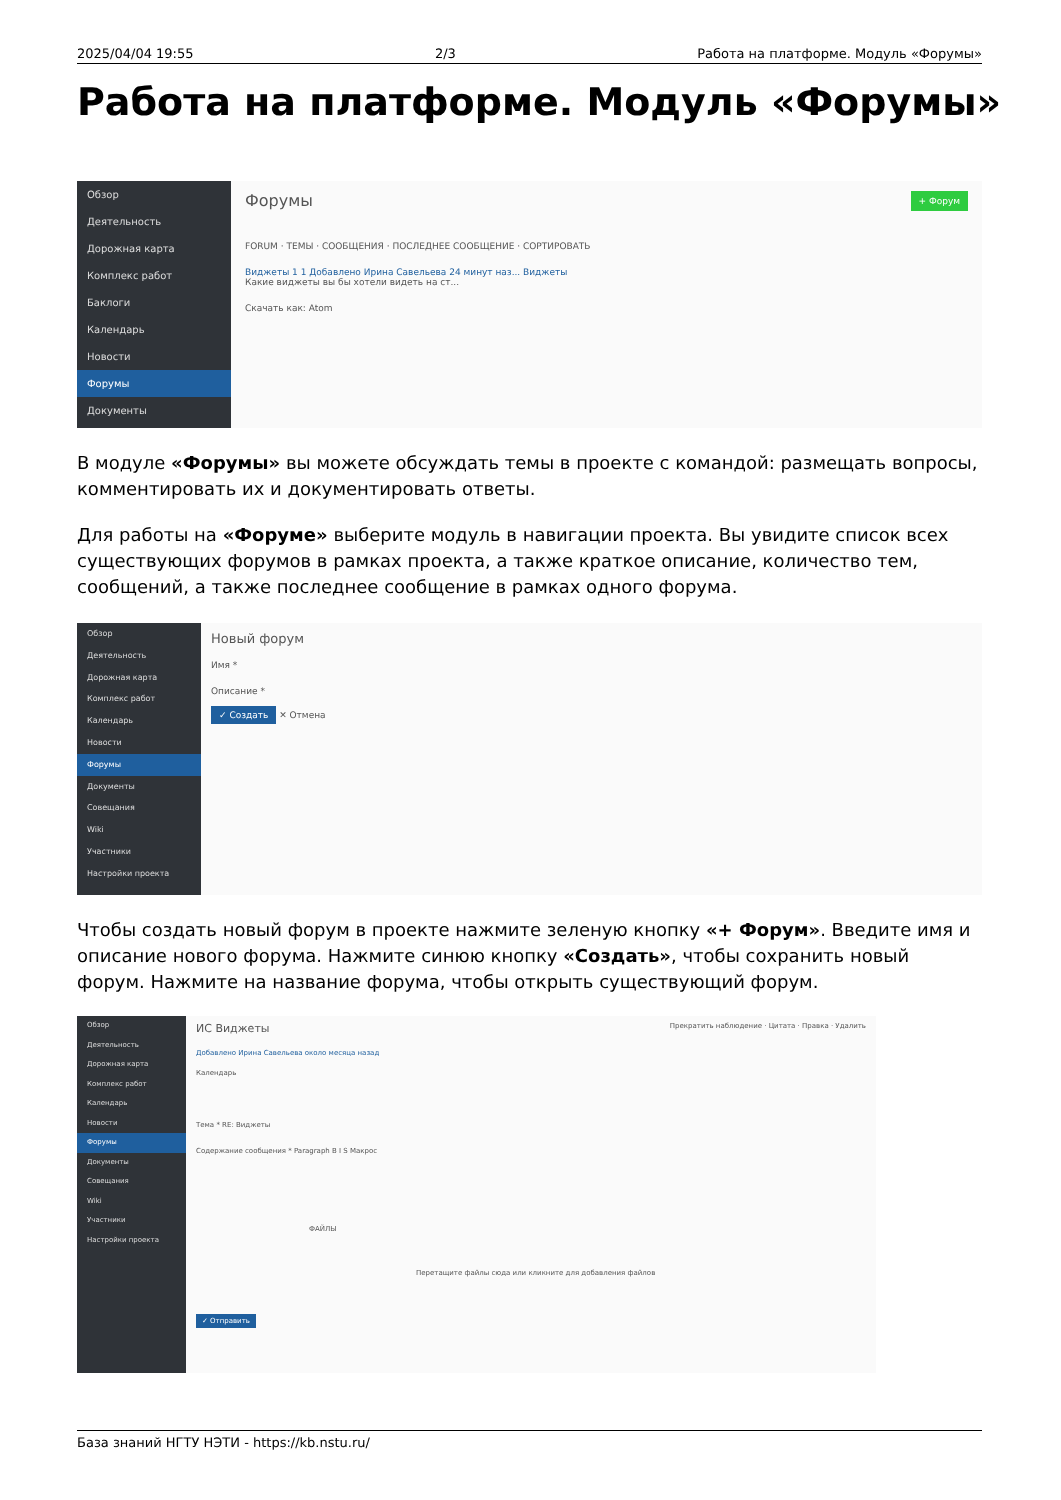2025/04/04 19:55 2/3 Работа на платформе. Модуль «Форумы»
Работа на платформе. Модуль «Форумы»
Обзор
Деятельность
Дорожная карта
Комплекс работ
Баклоги
Календарь
Новости
Форумы
Документы
Форумы + Форум
FORUM · ТЕМЫ · СООБЩЕНИЯ · ПОСЛЕДНЕЕ СООБЩЕНИЕ · СОРТИРОВАТЬ
Виджеты 1 1 Добавлено Ирина Савельева 24 минут наз... Виджеты
Какие виджеты вы бы хотели видеть на ст...
Скачать как: Atom
В модуле «Форумы» вы можете обсуждать темы в проекте с командой: размещать вопросы, комментировать их и документировать ответы.
Для работы на «Форуме» выберите модуль в навигации проекта. Вы увидите список всех существующих форумов в рамках проекта, а также краткое описание, количество тем, сообщений, а также последнее сообщение в рамках одного форума.
Обзор
Деятельность
Дорожная карта
Комплекс работ
Календарь
Новости
Форумы
Документы
Совещания
Wiki
Участники
Настройки проекта
Новый форум
Имя *
Описание *
✓ Создать ✕ Отмена
Чтобы создать новый форум в проекте нажмите зеленую кнопку «+ Форум». Введите имя и описание нового форума. Нажмите синюю кнопку «Создать», чтобы сохранить новый форум. Нажмите на название форума, чтобы открыть существующий форум.
Обзор
Деятельность
Дорожная карта
Комплекс работ
Календарь
Новости
Форумы
Документы
Совещания
Wiki
Участники
Настройки проекта
ИС Виджеты Прекратить наблюдение · Цитата · Правка · Удалить
Добавлено Ирина Савельева около месяца назад
Календарь
Тема * RE: Виджеты
Содержание сообщения * Paragraph B I S Макрос
ФАЙЛЫ
Перетащите файлы сюда или кликните для добавления файлов
✓ Отправить
База знаний НГТУ НЭТИ - https://kb.nstu.ru/